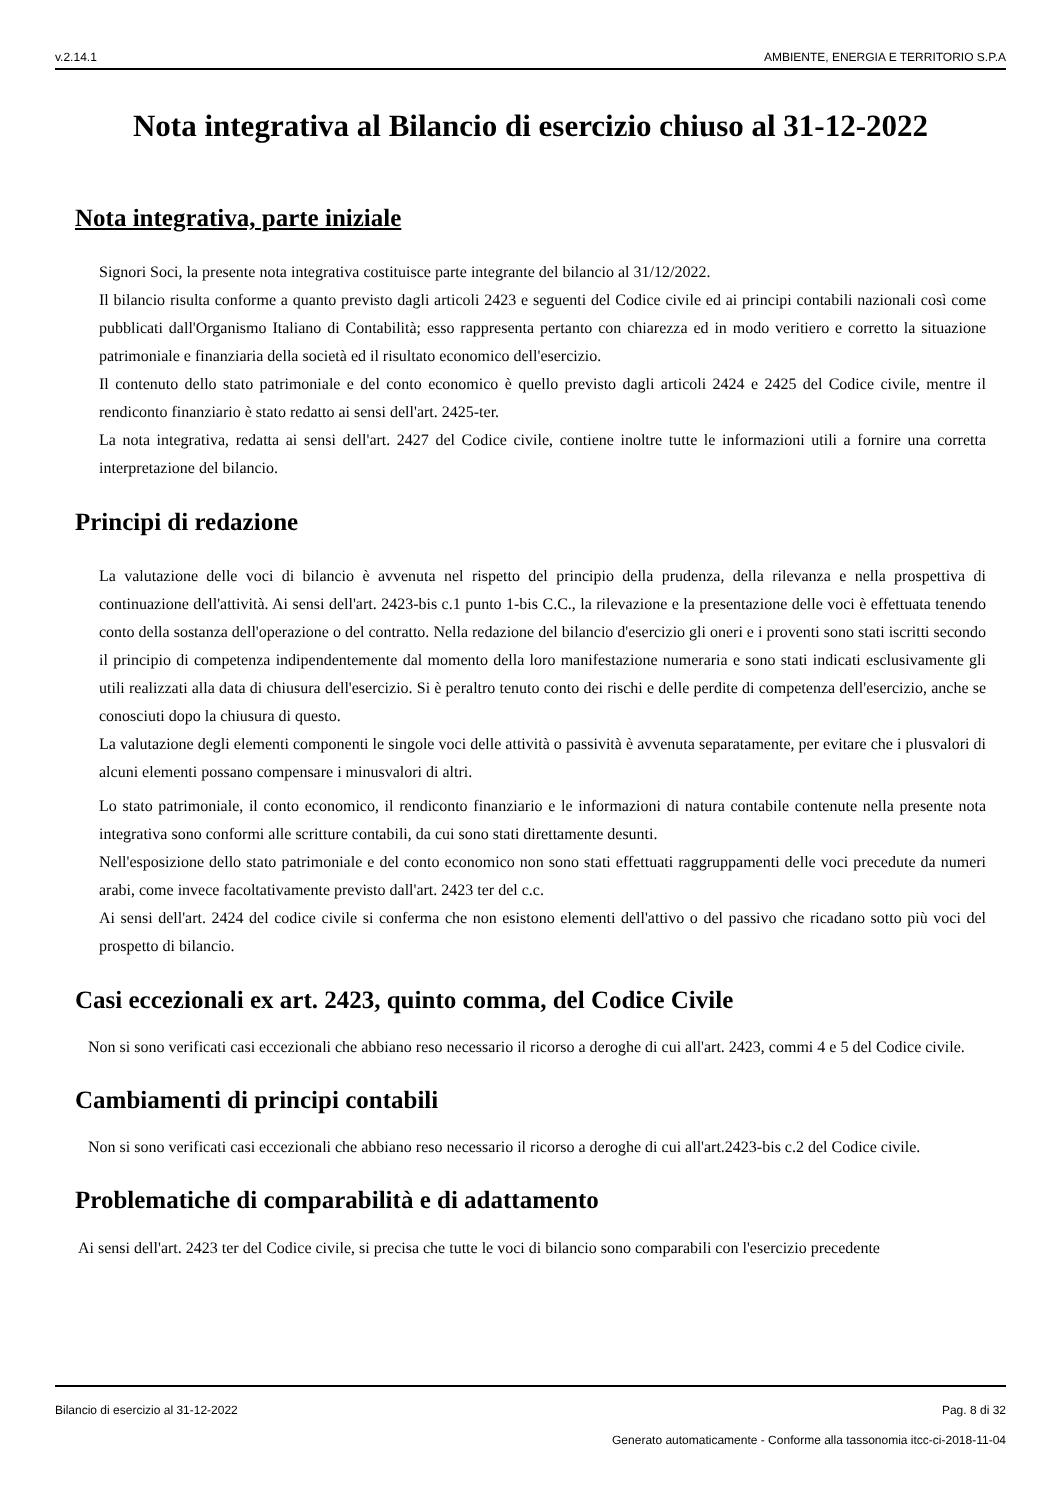v.2.14.1 AMBIENTE, ENERGIA E TERRITORIO S.P.A
Nota integrativa al Bilancio di esercizio chiuso al 31-12-2022
Nota integrativa, parte iniziale
Signori Soci, la presente nota integrativa costituisce parte integrante del bilancio al 31/12/2022.
Il bilancio risulta conforme a quanto previsto dagli articoli 2423 e seguenti del Codice civile ed ai principi contabili nazionali così come pubblicati dall'Organismo Italiano di Contabilità; esso rappresenta pertanto con chiarezza ed in modo veritiero e corretto la situazione patrimoniale e finanziaria della società ed il risultato economico dell'esercizio.
Il contenuto dello stato patrimoniale e del conto economico è quello previsto dagli articoli 2424 e 2425 del Codice civile, mentre il rendiconto finanziario è stato redatto ai sensi dell'art. 2425-ter.
La nota integrativa, redatta ai sensi dell'art. 2427 del Codice civile, contiene inoltre tutte le informazioni utili a fornire una corretta interpretazione del bilancio.
Principi di redazione
La valutazione delle voci di bilancio è avvenuta nel rispetto del principio della prudenza, della rilevanza e nella prospettiva di continuazione dell'attività. Ai sensi dell'art. 2423-bis c.1 punto 1-bis C.C., la rilevazione e la presentazione delle voci è effettuata tenendo conto della sostanza dell'operazione o del contratto. Nella redazione del bilancio d'esercizio gli oneri e i proventi sono stati iscritti secondo il principio di competenza indipendentemente dal momento della loro manifestazione numeraria e sono stati indicati esclusivamente gli utili realizzati alla data di chiusura dell'esercizio. Si è peraltro tenuto conto dei rischi e delle perdite di competenza dell'esercizio, anche se conosciuti dopo la chiusura di questo.
La valutazione degli elementi componenti le singole voci delle attività o passività è avvenuta separatamente, per evitare che i plusvalori di alcuni elementi possano compensare i minusvalori di altri.
Lo stato patrimoniale, il conto economico, il rendiconto finanziario e le informazioni di natura contabile contenute nella presente nota integrativa sono conformi alle scritture contabili, da cui sono stati direttamente desunti.
Nell'esposizione dello stato patrimoniale e del conto economico non sono stati effettuati raggruppamenti delle voci precedute da numeri arabi, come invece facoltativamente previsto dall'art. 2423 ter del c.c.
Ai sensi dell'art. 2424 del codice civile si conferma che non esistono elementi dell'attivo o del passivo che ricadano sotto più voci del prospetto di bilancio.
Casi eccezionali ex art. 2423, quinto comma, del Codice Civile
Non si sono verificati casi eccezionali che abbiano reso necessario il ricorso a deroghe di cui all'art. 2423, commi 4 e 5 del Codice civile.
Cambiamenti di principi contabili
Non si sono verificati casi eccezionali che abbiano reso necessario il ricorso a deroghe di cui all'art.2423-bis c.2 del Codice civile.
Problematiche di comparabilità e di adattamento
Ai sensi dell'art. 2423 ter del Codice civile, si precisa che tutte le voci di bilancio sono comparabili con l'esercizio precedente
Bilancio di esercizio al 31-12-2022 Pag. 8 di 32
Generato automaticamente - Conforme alla tassonomia itcc-ci-2018-11-04